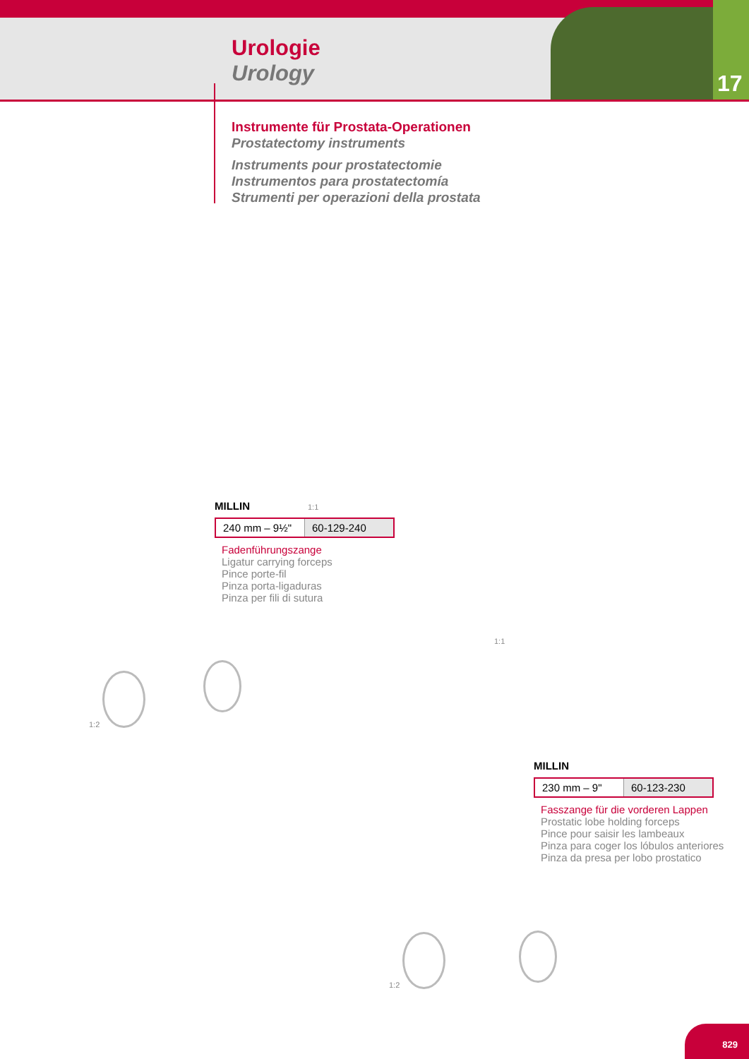Urologie
Urology
17
Instrumente für Prostata-Operationen
Prostatectomy instruments
Instruments pour prostatectomie
Instrumentos para prostatectomía
Strumenti per operazioni della prostata
1:2
1:1
MILLIN
| 240 mm – 9½" | 60-129-240 |
Fadenführungszange
Ligatur carrying forceps
Pince porte-fil
Pinza porta-ligaduras
Pinza per fili di sutura
1:1
1:2
MILLIN
| 230 mm – 9" | 60-123-230 |
Fasszange für die vorderen Lappen
Prostatic lobe holding forceps
Pince pour saisir les lambeaux
Pinza para coger los lóbulos anteriores
Pinza da presa per lobo prostatico
829